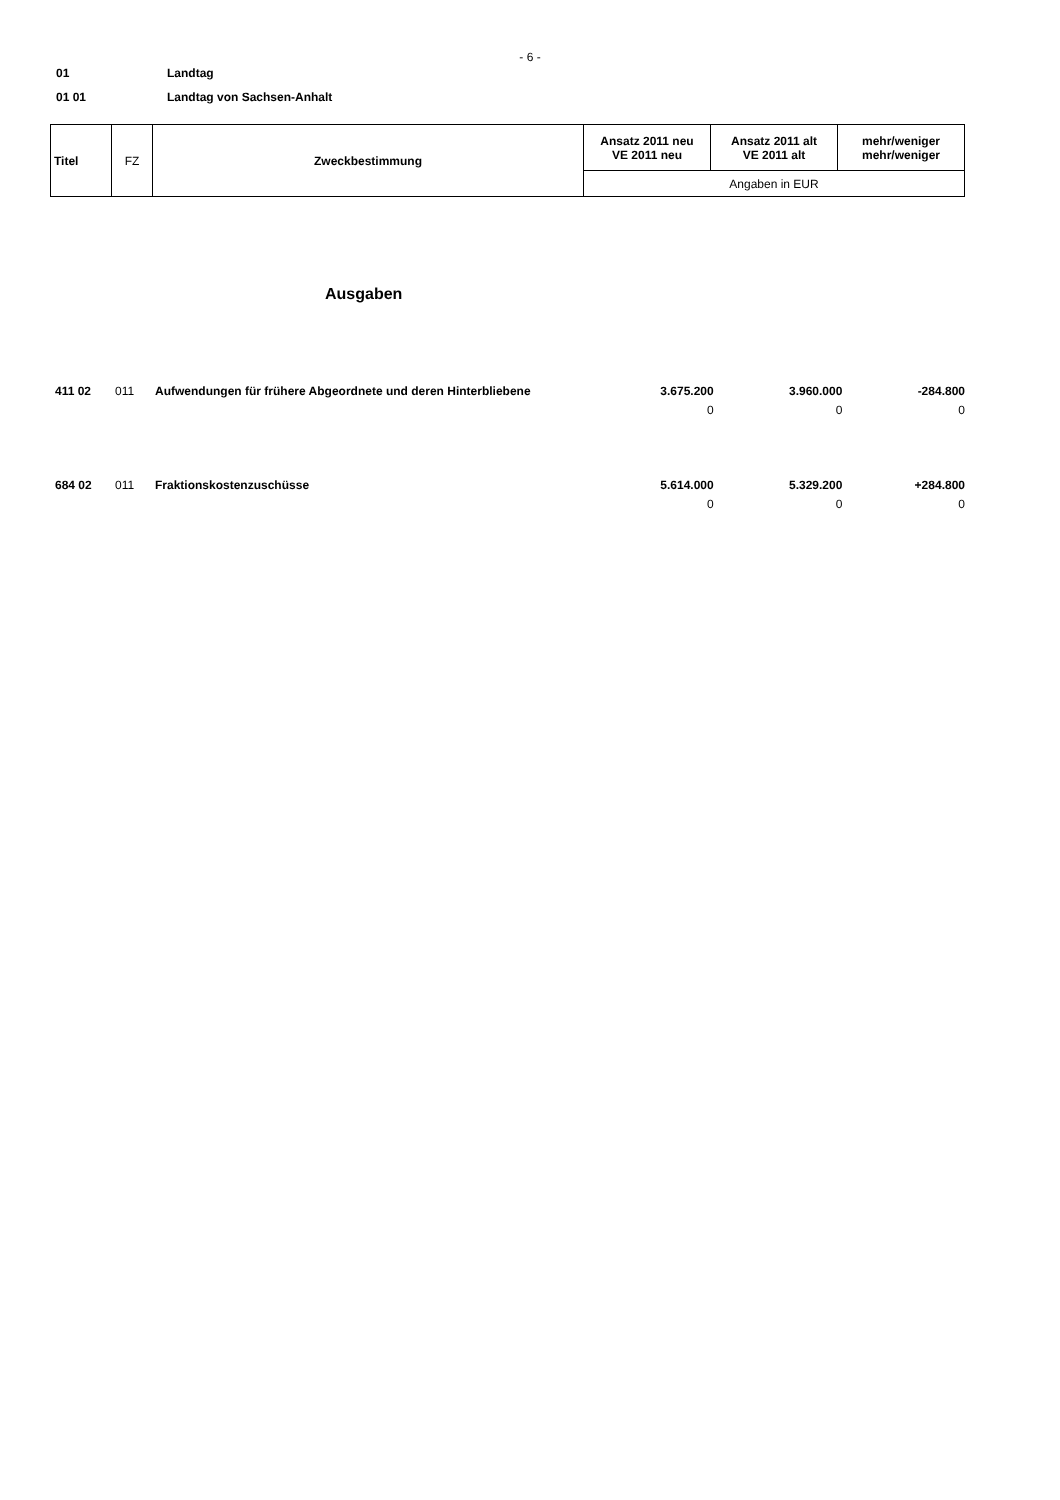- 6 -
01 Landtag
01 01 Landtag von Sachsen-Anhalt
| Titel | FZ | Zweckbestimmung | Ansatz 2011 neu VE 2011 neu | Ansatz 2011 alt VE 2011 alt | mehr/weniger mehr/weniger |
| | | | Angaben in EUR | | |
Ausgaben
| 411 02 | 011 | Aufwendungen für frühere Abgeordnete und deren Hinterbliebene | 3.675.200 0 | 3.960.000 0 | -284.800 0 |
| 684 02 | 011 | Fraktionskostenzuschüsse | 5.614.000 0 | 5.329.200 0 | +284.800 0 |